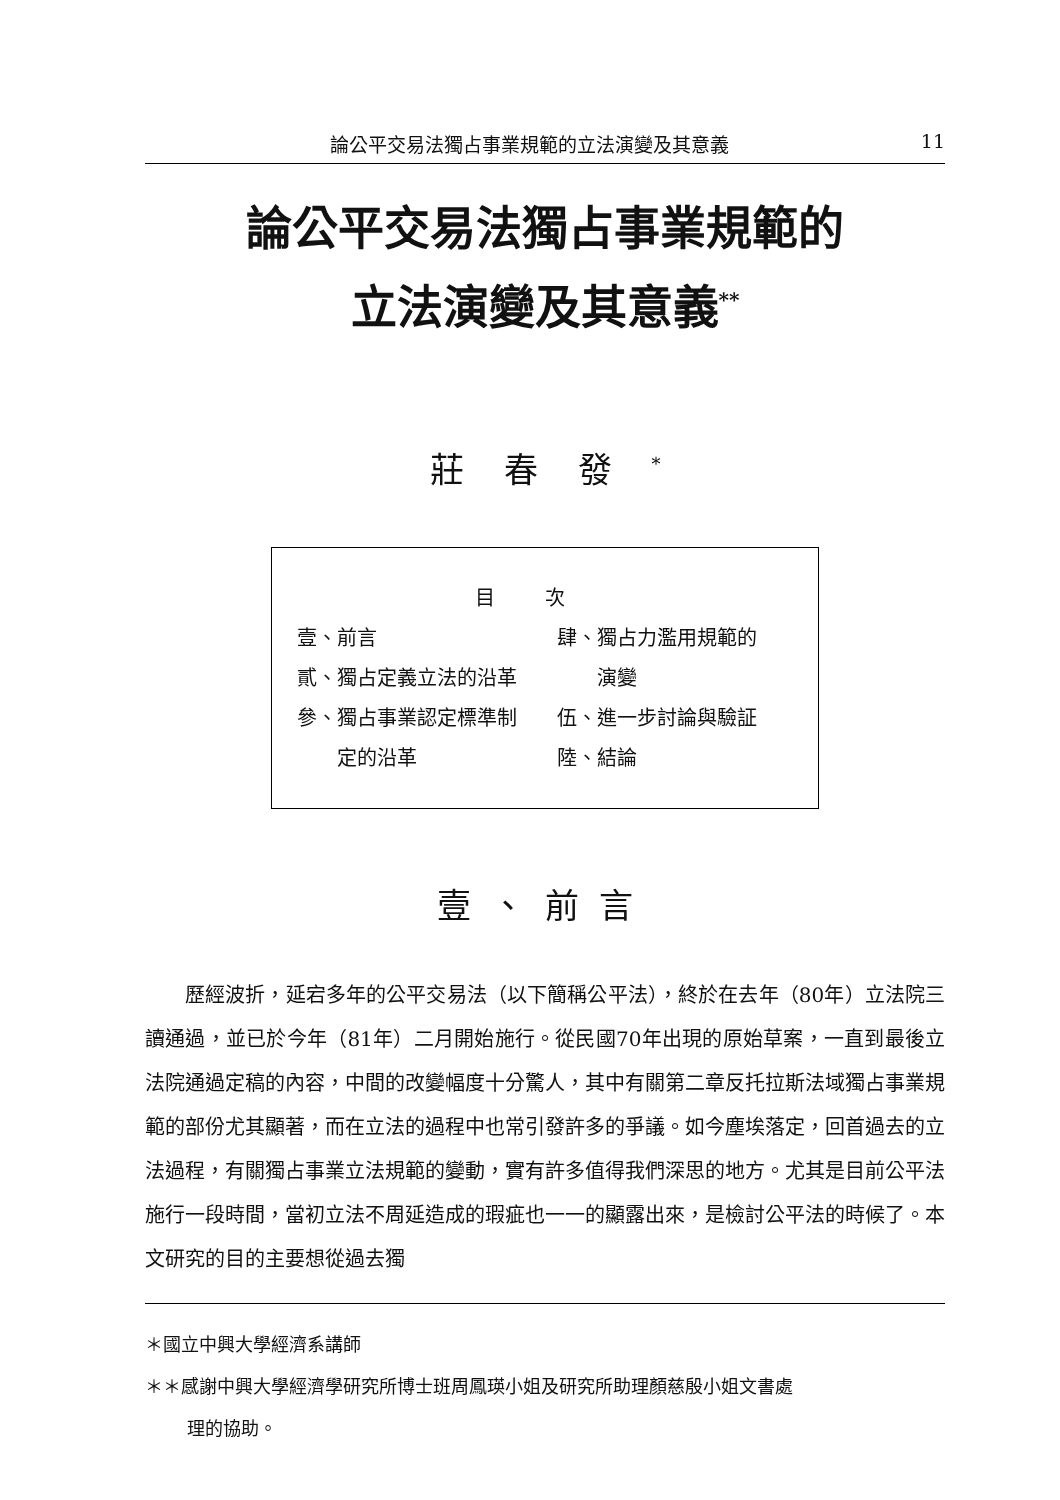論公平交易法獨占事業規範的立法演變及其意義 11
論公平交易法獨占事業規範的
立法演變及其意義<sup>**</sup>
莊春發<sup>*</sup>
目次
| 壹、前言 | 肆、獨占力濫用規範的 |
| 貳、獨占定義立法的沿革 | 演變 |
| 參、獨占事業認定標準制 | 伍、進一步討論與驗証 |
| 定的沿革 | 陸、結論 |
壹、前言
歷經波折，延宕多年的公平交易法（以下簡稱公平法），終於在去年（80年）立法院三讀通過，並已於今年（81年）二月開始施行。從民國70年出現的原始草案，一直到最後立法院通過定稿的內容，中間的改變幅度十分驚人，其中有關第二章反托拉斯法域獨占事業規範的部份尤其顯著，而在立法的過程中也常引發許多的爭議。如今塵埃落定，回首過去的立法過程，有關獨占事業立法規範的變動，實有許多值得我們深思的地方。尤其是目前公平法施行一段時間，當初立法不周延造成的瑕疵也一一的顯露出來，是檢討公平法的時候了。本文研究的目的主要想從過去獨
＊國立中興大學經濟系講師
＊＊感謝中興大學經濟學研究所博士班周鳳瑛小姐及研究所助理顏慈殷小姐文書處
理的協助。